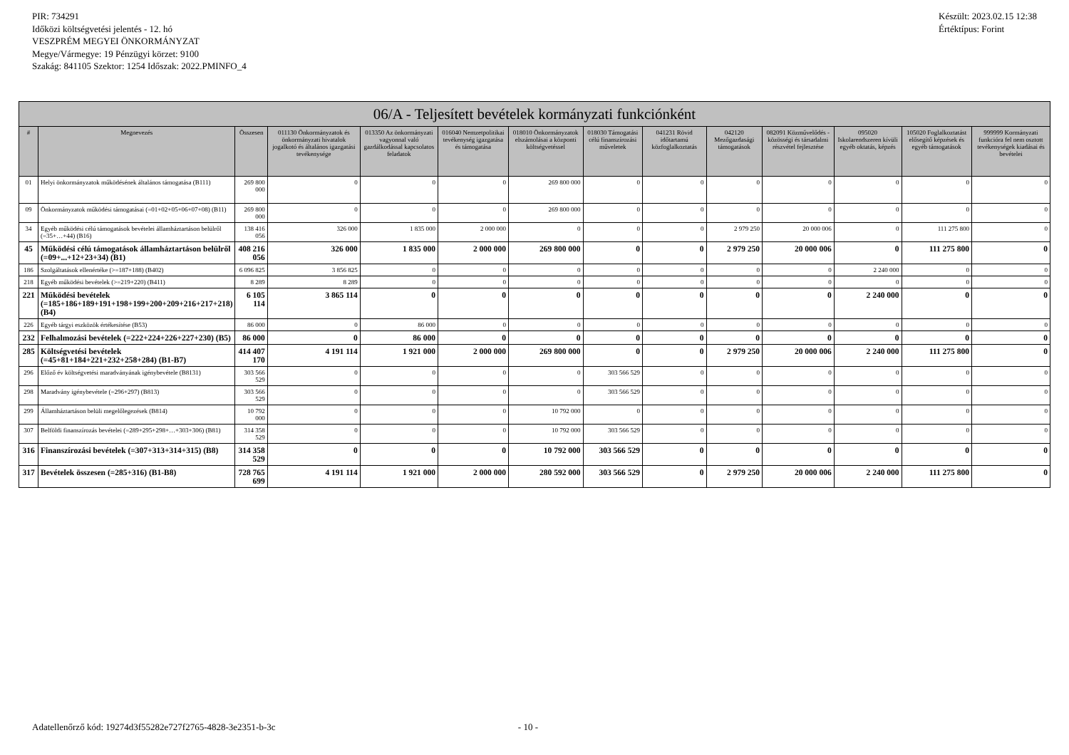PIR: 734291
Időközi költségvetési jelentés - 12. hó
VESZPRÉM MEGYEI ÖNKORMÁNYZAT
Megye/Vármegye: 19 Pénzügyi körzet: 9100
Szakág: 841105 Szektor: 1254 Időszak: 2022.PMINFO_4
Készült: 2023.02.15 12:38
Értéktípus: Forint
| 06/A - Teljesített bevételek kormányzati funkciónként | | | | | | | | | | | | | |
| --- | --- | --- | --- | --- | --- | --- | --- | --- | --- | --- | --- | --- | --- |
| # | Megnevezés | Összesen | 011130 Önkormányzatok és önkormányzati hivatalok jogalkotó és általános igazgatási tevékenysége | 013350 Az önkormányzati vagyonnal való gazdálkodással kapcsolatos feladatok | 016040 Nemzetpolitikai tevékenység igazgatása és támogatása | 018010 Önkormányzatok elszámolásai a központi költségvetéssel | 018030 Támogatási célú finanszírozási műveletek | 041231 Rövid időtartamú közfoglalkoztatás | 042120 Mezőgazdasági támogatások | 082091 Közművelődés - közösségi és társadalmi részvétel fejlesztése | 095020 Iskolarendszeren kívüli egyéb oktatás, képzés | 105020 Foglalkoztatást elősegítő képzések és egyéb támogatások | 999999 Kormányzati funkcióra fel nem osztott tevékenységek kiadásai és bevételei |
| 01 | Helyi önkormányzatok működésének általános támogatása (B111) | 269 800 000 | 0 | 0 | 0 | 269 800 000 | 0 | 0 | 0 | 0 | 0 | 0 | 0 |
| 09 | Önkormányzatok működési támogatásai (=01+02+05+06+07+08) (B11) | 269 800 000 | 0 | 0 | 0 | 269 800 000 | 0 | 0 | 0 | 0 | 0 | 0 | 0 |
| 34 | Egyéb működési célú támogatások bevételei államháztartáson belülről (=35+…+44) (B16) | 138 416 056 | 326 000 | 1 835 000 | 2 000 000 | 0 | 0 | 0 | 2 979 250 | 20 000 006 | 0 | 111 275 800 | 0 |
| 45 | Működési célú támogatások államháztartáson belülről (=09+...+12+23+34) (B1) | 408 216 056 | 326 000 | 1 835 000 | 2 000 000 | 269 800 000 | 0 | 0 | 2 979 250 | 20 000 006 | 0 | 111 275 800 | 0 |
| 186 | Szolgáltatások ellenértéke (>=187+188) (B402) | 6 096 825 | 3 856 825 | 0 | 0 | 0 | 0 | 0 | 0 | 0 | 2 240 000 | 0 | 0 |
| 218 | Egyéb működési bevételek (>=219+220) (B411) | 8 289 | 8 289 | 0 | 0 | 0 | 0 | 0 | 0 | 0 | 0 | 0 | 0 |
| 221 | Működési bevételek (=185+186+189+191+198+199+200+209+216+217+218) (B4) | 6 105 114 | 3 865 114 | 0 | 0 | 0 | 0 | 0 | 0 | 0 | 2 240 000 | 0 | 0 |
| 226 | Egyéb tárgyi eszközök értékesítése (B53) | 86 000 | 0 | 86 000 | 0 | 0 | 0 | 0 | 0 | 0 | 0 | 0 | 0 |
| 232 | Felhalmozási bevételek (=222+224+226+227+230) (B5) | 86 000 | 0 | 86 000 | 0 | 0 | 0 | 0 | 0 | 0 | 0 | 0 | 0 |
| 285 | Költségvetési bevételek (=45+81+184+221+232+258+284) (B1-B7) | 414 407 170 | 4 191 114 | 1 921 000 | 2 000 000 | 269 800 000 | 0 | 0 | 2 979 250 | 20 000 006 | 2 240 000 | 111 275 800 | 0 |
| 296 | Előző év költségvetési maradványának igénybevétele (B8131) | 303 566 529 | 0 | 0 | 0 | 0 | 303 566 529 | 0 | 0 | 0 | 0 | 0 | 0 |
| 298 | Maradvány igénybevétele (=296+297) (B813) | 303 566 529 | 0 | 0 | 0 | 0 | 303 566 529 | 0 | 0 | 0 | 0 | 0 | 0 |
| 299 | Államháztartáson belüli megelőlegezések (B814) | 10 792 000 | 0 | 0 | 0 | 10 792 000 | 0 | 0 | 0 | 0 | 0 | 0 | 0 |
| 307 | Belföldi finanszírozás bevételei (=289+295+298+…+303+306) (B81) | 314 358 529 | 0 | 0 | 0 | 10 792 000 | 303 566 529 | 0 | 0 | 0 | 0 | 0 | 0 |
| 316 | Finanszírozási bevételek (=307+313+314+315) (B8) | 314 358 529 | 0 | 0 | 0 | 10 792 000 | 303 566 529 | 0 | 0 | 0 | 0 | 0 | 0 |
| 317 | Bevételek összesen (=285+316) (B1-B8) | 728 765 699 | 4 191 114 | 1 921 000 | 2 000 000 | 280 592 000 | 303 566 529 | 0 | 2 979 250 | 20 000 006 | 2 240 000 | 111 275 800 | 0 |
Adatellenőrző kód: 19274d3f55282e727f2765-4828-3e2351-b-3c - 10 -